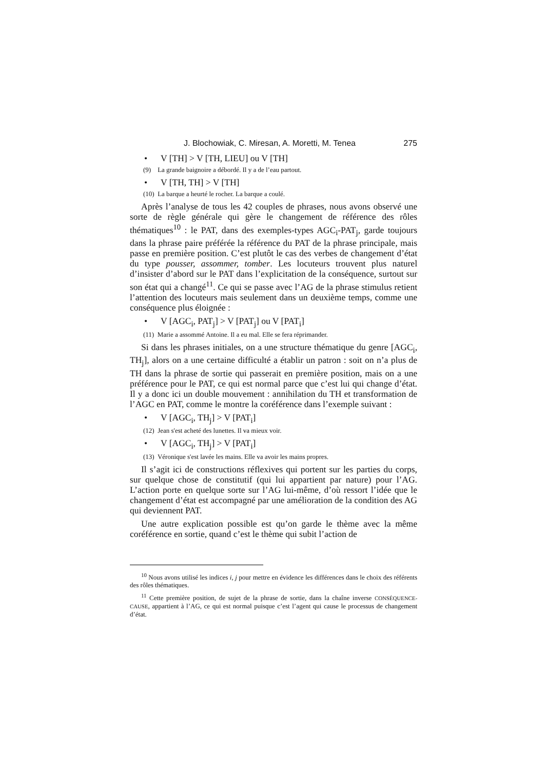J. Blochowiak, C. Miresan, A. Moretti, M. Tenea 275
• V [TH] > V [TH, LIEU] ou V [TH]
(9) La grande baignoire a débordé. Il y a de l’eau partout.
• V [TH, TH] > V [TH]
(10) La barque a heurté le rocher. La barque a coulé.
Après l’analyse de tous les 42 couples de phrases, nous avons observé une sorte de règle générale qui gère le changement de référence des rôles thématiques<sup>10</sup> : le PAT, dans des exemples-types AGC<sub>i</sub>-PAT<sub>j</sub>, garde toujours dans la phrase paire préférée la référence du PAT de la phrase principale, mais passe en première position. C’est plutôt le cas des verbes de changement d’état du type pousser, assommer, tomber. Les locuteurs trouvent plus naturel d’insister d’abord sur le PAT dans l’explicitation de la conséquence, surtout sur son état qui a changé<sup>11</sup>. Ce qui se passe avec l’AG de la phrase stimulus retient l’attention des locuteurs mais seulement dans un deuxième temps, comme une conséquence plus éloignée :
• V [AGC<sub>i</sub>, PAT<sub>j</sub>] > V [PAT<sub>j</sub>] ou V [PAT<sub>i</sub>]
(11) Marie a assommé Antoine. Il a eu mal. Elle se fera réprimander.
Si dans les phrases initiales, on a une structure thématique du genre [AGC<sub>i</sub>, TH<sub>j</sub>], alors on a une certaine difficulté a établir un patron : soit on n’a plus de TH dans la phrase de sortie qui passerait en première position, mais on a une préférence pour le PAT, ce qui est normal parce que c’est lui qui change d’état. Il y a donc ici un double mouvement : annihilation du TH et transformation de l’AGC en PAT, comme le montre la coréférence dans l’exemple suivant :
• V [AGC<sub>i</sub>, TH<sub>j</sub>] > V [PAT<sub>i</sub>]
(12) Jean s'est acheté des lunettes. Il va mieux voir.
• V [AGC<sub>i</sub>, TH<sub>j</sub>] > V [PAT<sub>i</sub>]
(13) Véronique s'est lavée les mains. Elle va avoir les mains propres.
Il s’agit ici de constructions réflexives qui portent sur les parties du corps, sur quelque chose de constitutif (qui lui appartient par nature) pour l’AG. L’action porte en quelque sorte sur l’AG lui-même, d’où ressort l’idée que le changement d’état est accompagné par une amélioration de la condition des AG qui deviennent PAT.
Une autre explication possible est qu’on garde le thème avec la même coréférence en sortie, quand c’est le thème qui subit l’action de
<sup>10</sup> Nous avons utilisé les indices i, j pour mettre en évidence les différences dans le choix des référents des rôles thématiques.
<sup>11</sup> Cette première position, de sujet de la phrase de sortie, dans la chaîne inverse CONSÉQUENCE-CAUSE, appartient à l’AG, ce qui est normal puisque c’est l’agent qui cause le processus de changement d’état.